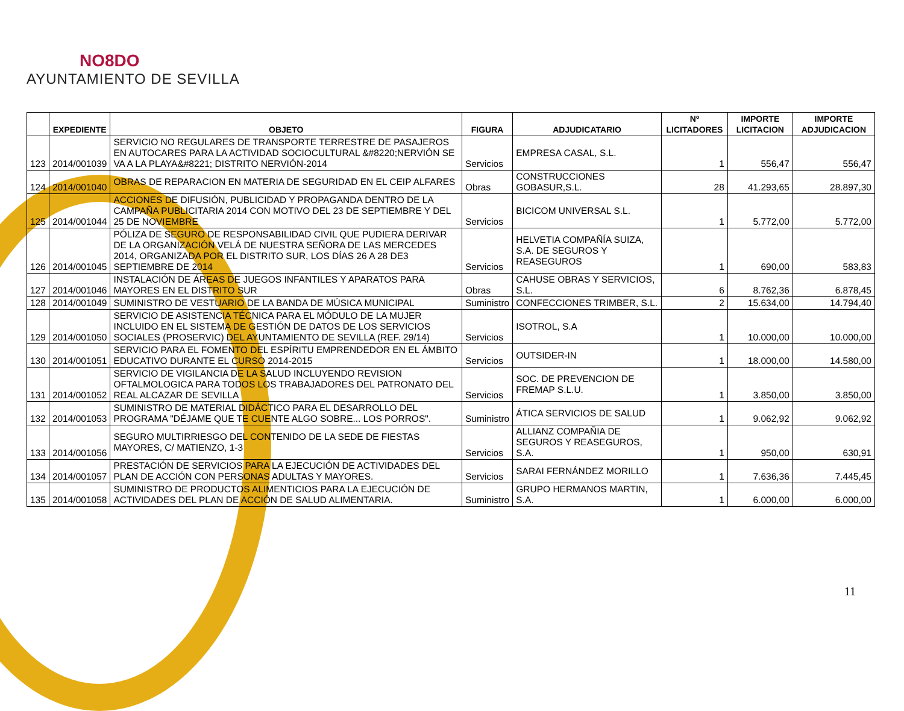NO8DO
AYUNTAMIENTO DE SEVILLA
| | EXPEDIENTE | OBJETO | FIGURA | ADJUDICATARIO | Nº LICITADORES | IMPORTE LICITACION | IMPORTE ADJUDICACION |
| --- | --- | --- | --- | --- | --- | --- | --- |
| 123 | 2014/001039 | SERVICIO NO REGULARES DE TRANSPORTE TERRESTRE DE PASAJEROS EN AUTOCARES PARA LA ACTIVIDAD SOCIOCULTURAL &#8220;NERVIÓN SE VA A LA PLAYA&#8221; DISTRITO NERVIÓN-2014 | Servicios | EMPRESA CASAL, S.L. | 1 | 556,47 | 556,47 |
| 124 | 2014/001040 | OBRAS DE REPARACION EN MATERIA DE SEGURIDAD EN EL CEIP ALFARES | Obras | CONSTRUCCIONES GOBASUR,S.L. | 28 | 41.293,65 | 28.897,30 |
| 125 | 2014/001044 | ACCIONES DE DIFUSIÓN, PUBLICIDAD Y PROPAGANDA DENTRO DE LA CAMPAÑA PUBLICITARIA 2014 CON MOTIVO DEL 23 DE SEPTIEMBRE Y DEL 25 DE NOVIEMBRE | Servicios | BICICOM UNIVERSAL S.L. | 1 | 5.772,00 | 5.772,00 |
| 126 | 2014/001045 | PÓLIZA DE SEGURO DE RESPONSABILIDAD CIVIL QUE PUDIERA DERIVAR DE LA ORGANIZACIÓN VELÁ DE NUESTRA SEÑORA DE LAS MERCEDES 2014, ORGANIZADA POR EL DISTRITO SUR, LOS DÍAS 26 A 28 DE3 SEPTIEMBRE DE 2014 | Servicios | HELVETIA COMPAÑÍA SUIZA, S.A. DE SEGUROS Y REASEGUROS | 1 | 690,00 | 583,83 |
| 127 | 2014/001046 | INSTALACIÓN DE ÁREAS DE JUEGOS INFANTILES Y APARATOS PARA MAYORES EN EL DISTRITO SUR | Obras | CAHUSE OBRAS Y SERVICIOS, S.L. | 6 | 8.762,36 | 6.878,45 |
| 128 | 2014/001049 | SUMINISTRO DE VESTUARIO DE LA BANDA DE MÚSICA MUNICIPAL | Suministro | CONFECCIONES TRIMBER, S.L. | 2 | 15.634,00 | 14.794,40 |
| 129 | 2014/001050 | SERVICIO DE ASISTENCIA TÉCNICA PARA EL MÓDULO DE LA MUJER INCLUIDO EN EL SISTEMA DE GESTIÓN DE DATOS DE LOS SERVICIOS SOCIALES (PROSERVIC) DEL AYUNTAMIENTO DE SEVILLA (REF. 29/14) | Servicios | ISOTROL, S.A | 1 | 10.000,00 | 10.000,00 |
| 130 | 2014/001051 | SERVICIO PARA EL FOMENTO DEL ESPÍRITU EMPRENDEDOR EN EL ÁMBITO EDUCATIVO DURANTE EL CURSO 2014-2015 | Servicios | OUTSIDER-IN | 1 | 18.000,00 | 14.580,00 |
| 131 | 2014/001052 | SERVICIO DE VIGILANCIA DE LA SALUD INCLUYENDO REVISION OFTALMOLOGICA PARA TODOS LOS TRABAJADORES DEL PATRONATO DEL REAL ALCAZAR DE SEVILLA | Servicios | SOC. DE PREVENCION DE FREMAP S.L.U. | 1 | 3.850,00 | 3.850,00 |
| 132 | 2014/001053 | SUMINISTRO DE MATERIAL DIDÁCTICO PARA EL DESARROLLO DEL PROGRAMA "DÉJAME QUE TE CUENTE ALGO SOBRE... LOS PORROS". | Suministro | ÁTICA SERVICIOS DE SALUD | 1 | 9.062,92 | 9.062,92 |
| 133 | 2014/001056 | SEGURO MULTIRRIESGO DEL CONTENIDO DE LA SEDE DE FIESTAS MAYORES, C/ MATIENZO, 1-3 | Servicios | ALLIANZ COMPAÑIA DE SEGUROS Y REASEGUROS, S.A. | 1 | 950,00 | 630,91 |
| 134 | 2014/001057 | PRESTACIÓN DE SERVICIOS PARA LA EJECUCIÓN DE ACTIVIDADES DEL PLAN DE ACCIÓN CON PERSONAS ADULTAS Y MAYORES. | Servicios | SARAI FERNÁNDEZ MORILLO | 1 | 7.636,36 | 7.445,45 |
| 135 | 2014/001058 | SUMINISTRO DE PRODUCTOS ALIMENTICIOS PARA LA EJECUCIÓN DE ACTIVIDADES DEL PLAN DE ACCIÓN DE SALUD ALIMENTARIA. | Suministro | GRUPO HERMANOS MARTIN, S.A. | 1 | 6.000,00 | 6.000,00 |
11